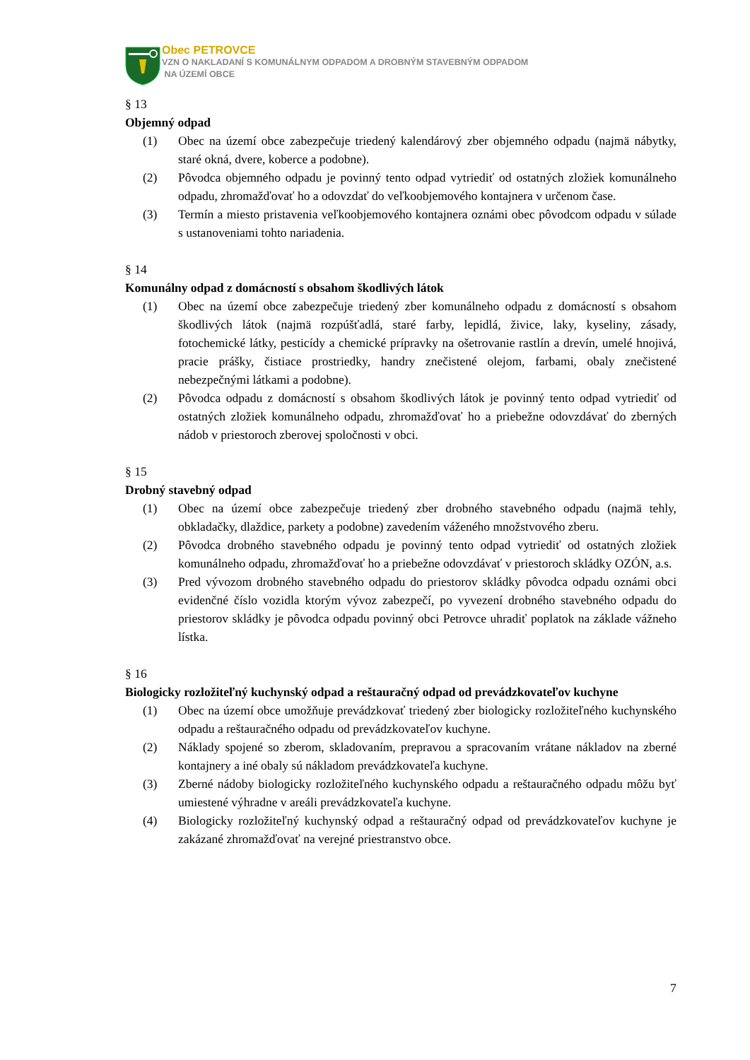Obec PETROVCE
VZN O NAKLADANÍ S KOMUNÁLNYM ODPADOM A DROBNÝM STAVEBNÝM ODPADOM
NA ÚZEMÍ OBCE
§ 13
Objemný odpad
(1) Obec na území obce zabezpečuje triedený kalendárový zber objemného odpadu (najmä nábytky, staré okná, dvere, koberce a podobne).
(2) Pôvodca objemného odpadu je povinný tento odpad vytriediť od ostatných zložiek komunálneho odpadu, zhromažďovať ho a odovzdať do veľkoobjemového kontajnera v určenom čase.
(3) Termín a miesto pristavenia veľkoobjemového kontajnera oznámi obec pôvodcom odpadu v súlade s ustanoveniami tohto nariadenia.
§ 14
Komunálny odpad z domácností s obsahom škodlivých látok
(1) Obec na území obce zabezpečuje triedený zber komunálneho odpadu z domácností s obsahom škodlivých látok (najmä rozpúšťadlá, staré farby, lepidlá, živice, laky, kyseliny, zásady, fotochemické látky, pesticídy a chemické prípravky na ošetrovanie rastlín a drevín, umelé hnojivá, pracie prášky, čistiace prostriedky, handry znečistené olejom, farbami, obaly znečistené nebezpečnými látkami a podobne).
(2) Pôvodca odpadu z domácností s obsahom škodlivých látok je povinný tento odpad vytriediť od ostatných zložiek komunálneho odpadu, zhromažďovať ho a priebežne odovzdávať do zberných nádob v priestoroch zberovej spoločnosti v obci.
§ 15
Drobný stavebný odpad
(1) Obec na území obce zabezpečuje triedený zber drobného stavebného odpadu (najmä tehly, obkladačky, dlaždice, parkety a podobne) zavedením váženého množstvového zberu.
(2) Pôvodca drobného stavebného odpadu je povinný tento odpad vytriediť od ostatných zložiek komunálneho odpadu, zhromažďovať ho a priebežne odovzdávať v priestoroch skládky OZÓN, a.s.
(3) Pred vývozom drobného stavebného odpadu do priestorov skládky pôvodca odpadu oznámi obci evidenčné číslo vozidla ktorým vývoz zabezpečí, po vyvezení drobného stavebného odpadu do priestorov skládky je pôvodca odpadu povinný obci Petrovce uhradiť poplatok na základe vážneho lístka.
§ 16
Biologicky rozložiteľný kuchynský odpad a reštauračný odpad od prevádzkovateľov kuchyne
(1) Obec na území obce umožňuje prevádzkovať triedený zber biologicky rozložiteľného kuchynského odpadu a reštauračného odpadu od prevádzkovateľov kuchyne.
(2) Náklady spojené so zberom, skladovaním, prepravou a spracovaním vrátane nákladov na zberné kontajnery a iné obaly sú nákladom prevádzkovateľa kuchyne.
(3) Zberné nádoby biologicky rozložiteľného kuchynského odpadu a reštauračného odpadu môžu byť umiestené výhradne v areáli prevádzkovateľa kuchyne.
(4) Biologicky rozložiteľný kuchynský odpad a reštauračný odpad od prevádzkovateľov kuchyne je zakázané zhromažďovať na verejné priestranstvo obce.
7